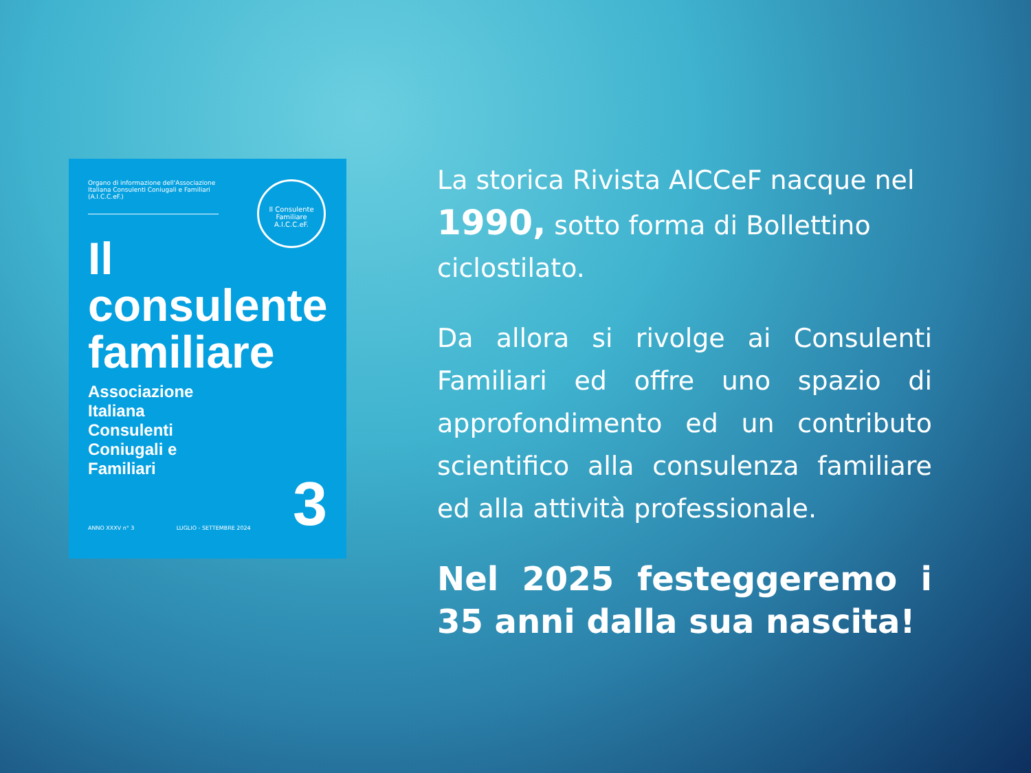Il Consulente Familiare A.I.C.C.eF.
Organo di informazione dell'Associazione Italiana Consulenti Coniugali e Familiari (A.I.C.C.eF.)
Il
consulente
familiare
Associazione
Italiana
Consulenti
Coniugali e
Familiari
ANNO XXXV n° 3 LUGLIO - SETTEMBRE 2024 3
La storica Rivista AICCeF nacque nel 1990, sotto forma di Bollettino ciclostilato.
Da allora si rivolge ai Consulenti Familiari ed offre uno spazio di approfondimento ed un contributo scientifico alla consulenza familiare ed alla attività professionale.
Nel 2025 festeggeremo i 35 anni dalla sua nascita!